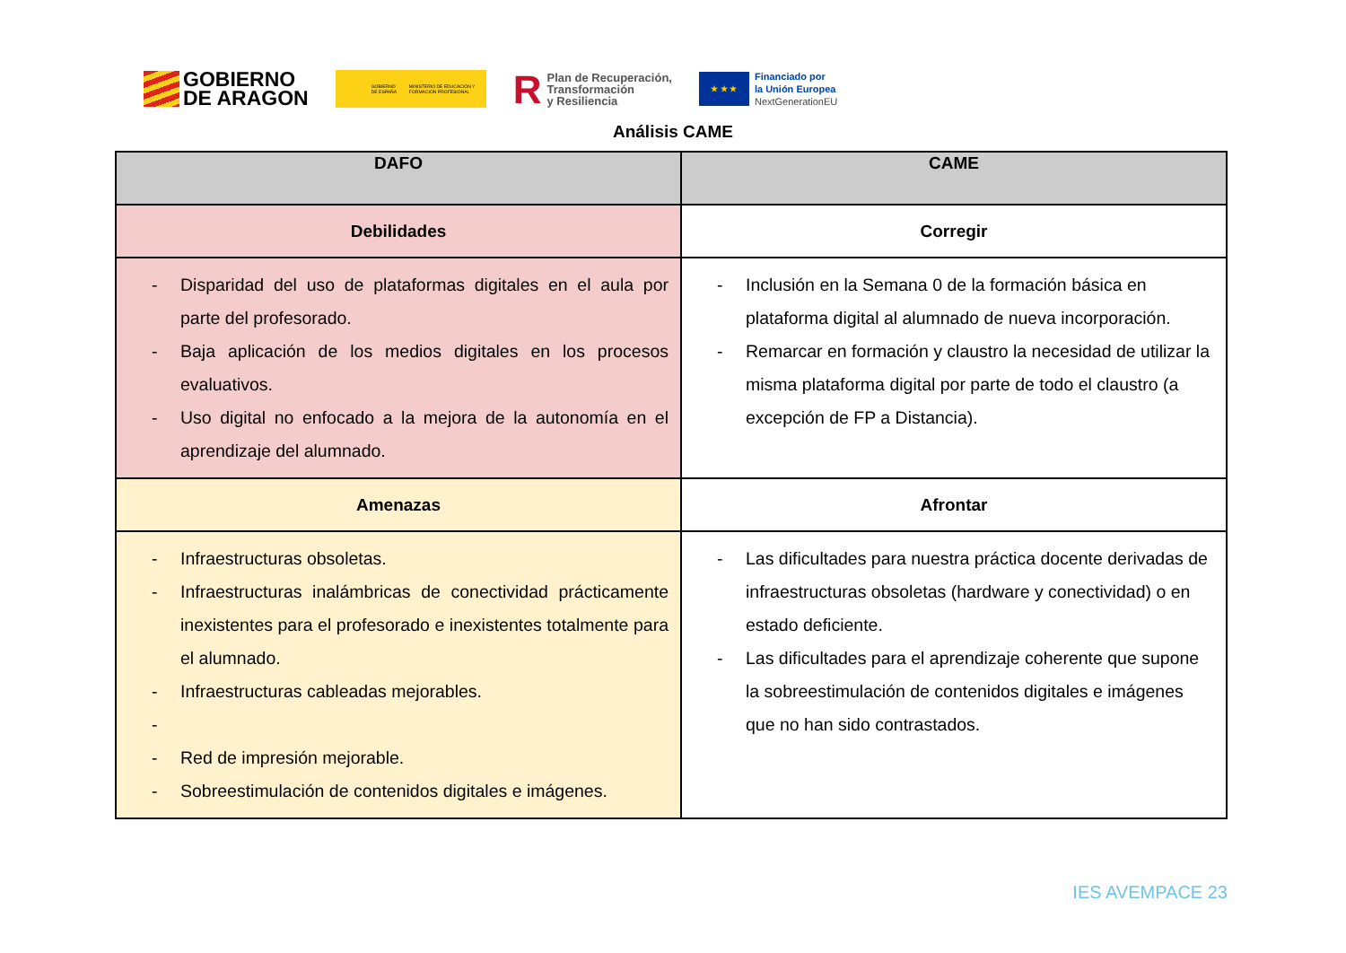GOBIERNO
DE ARAGON
GOBIERNO DE ESPAÑA MINISTERIO DE EDUCACIÓN Y FORMACIÓN PROFESIONAL
R Plan de Recuperación,
Transformación
y Resiliencia
★ ★ ★
Financiado por
la Unión Europea
NextGenerationEU
Análisis CAME
| DAFO | CAME |
| --- | --- |
| Debilidades | Corregir |
| - Disparidad del uso de plataformas digitales en el aula por parte del profesorado. - Baja aplicación de los medios digitales en los procesos evaluativos. - Uso digital no enfocado a la mejora de la autonomía en el aprendizaje del alumnado. | - Inclusión en la Semana 0 de la formación básica en plataforma digital al alumnado de nueva incorporación. - Remarcar en formación y claustro la necesidad de utilizar la misma plataforma digital por parte de todo el claustro (a excepción de FP a Distancia). |
| Amenazas | Afrontar |
| - Infraestructuras obsoletas. - Infraestructuras inalámbricas de conectividad prácticamente inexistentes para el profesorado e inexistentes totalmente para el alumnado. - Infraestructuras cableadas mejorables. - - Red de impresión mejorable. - Sobreestimulación de contenidos digitales e imágenes. | - Las dificultades para nuestra práctica docente derivadas de infraestructuras obsoletas (hardware y conectividad) o en estado deficiente. - Las dificultades para el aprendizaje coherente que supone la sobreestimulación de contenidos digitales e imágenes que no han sido contrastados. |
IES AVEMPACE 23